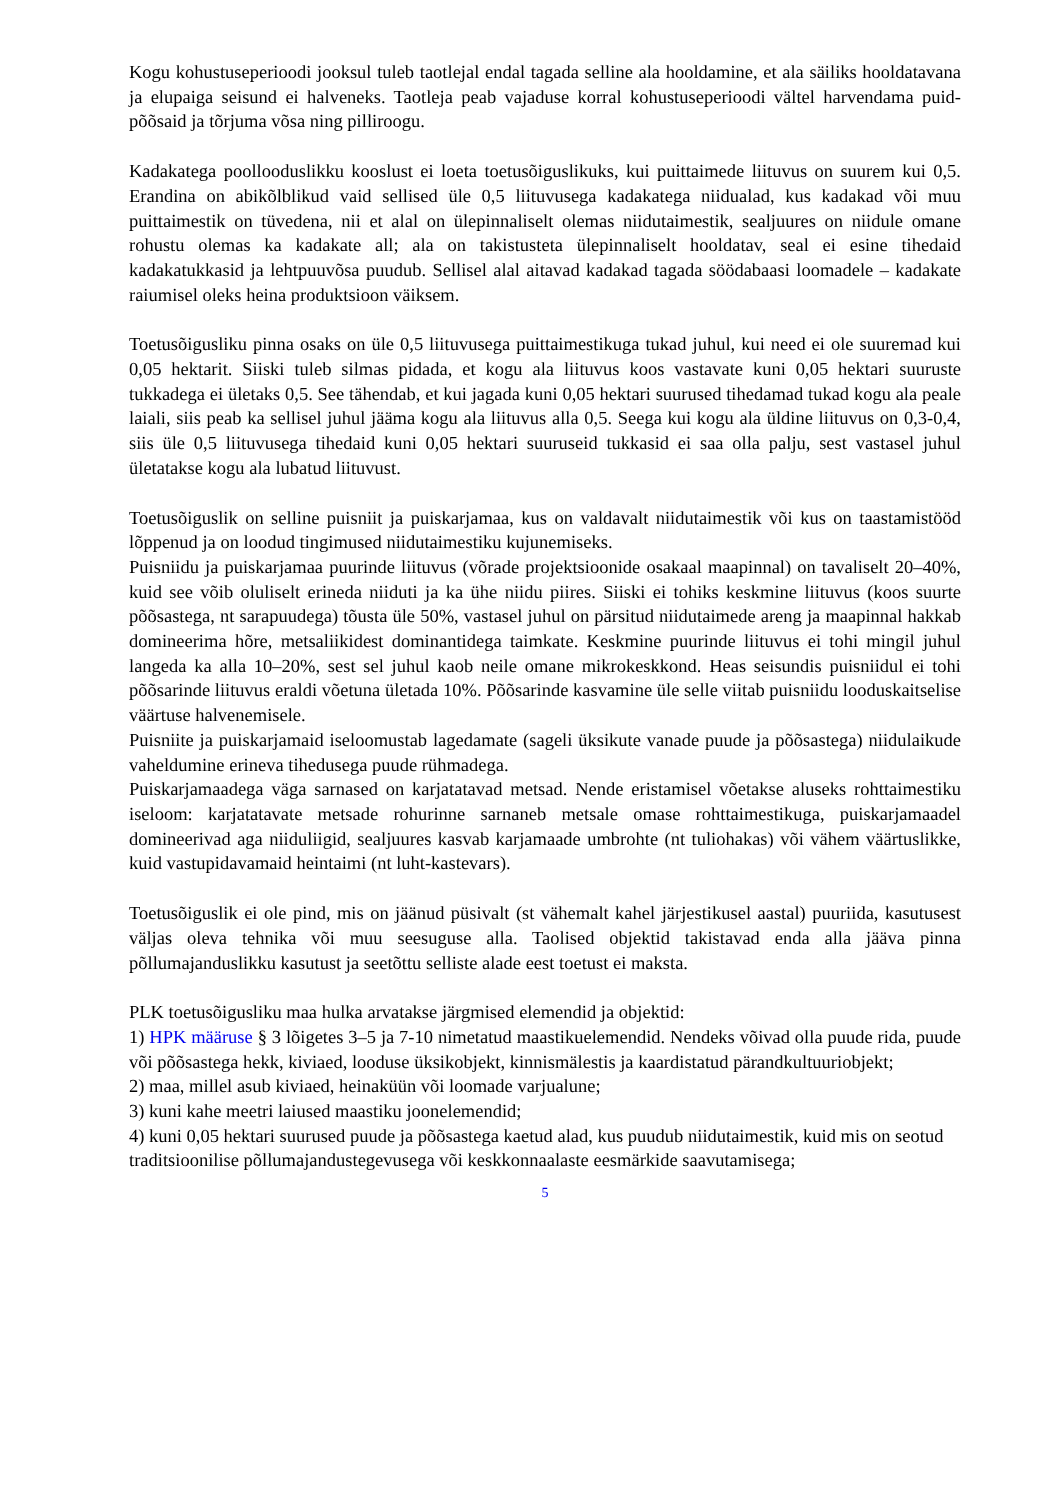Kogu kohustuseperioodi jooksul tuleb taotlejal endal tagada selline ala hooldamine, et ala säiliks hooldatavana ja elupaiga seisund ei halveneks. Taotleja peab vajaduse korral kohustuseperioodi vältel harvendama puid-põõsaid ja tõrjuma võsa ning pilliroogu.
Kadakatega poollooduslikku kooslust ei loeta toetusõiguslikuks, kui puittaimede liituvus on suurem kui 0,5. Erandina on abikõlblikud vaid sellised üle 0,5 liituvusega kadakatega niidualad, kus kadakad või muu puittaimestik on tüvedena, nii et alal on ülepinnaliselt olemas niidutaimestik, sealjuures on niidule omane rohustu olemas ka kadakate all; ala on takistusteta ülepinnaliselt hooldatav, seal ei esine tihedaid kadakatukkasid ja lehtpuuvõsa puudub. Sellisel alal aitavad kadakad tagada söödabaasi loomadele – kadakate raiumisel oleks heina produktsioon väiksem.
Toetusõigusliku pinna osaks on üle 0,5 liituvusega puittaimestikuga tukad juhul, kui need ei ole suuremad kui 0,05 hektarit. Siiski tuleb silmas pidada, et kogu ala liituvus koos vastavate kuni 0,05 hektari suuruste tukkadega ei ületaks 0,5. See tähendab, et kui jagada kuni 0,05 hektari suurused tihedamad tukad kogu ala peale laiali, siis peab ka sellisel juhul jääma kogu ala liituvus alla 0,5. Seega kui kogu ala üldine liituvus on 0,3-0,4, siis üle 0,5 liituvusega tihedaid kuni 0,05 hektari suuruseid tukkasid ei saa olla palju, sest vastasel juhul ületatakse kogu ala lubatud liituvust.
Toetusõiguslik on selline puisniit ja puiskarjamaa, kus on valdavalt niidutaimestik või kus on taastamistööd lõppenud ja on loodud tingimused niidutaimestiku kujunemiseks.
Puisniidu ja puiskarjamaa puurinde liituvus (võrade projektsioonide osakaal maapinnal) on tavaliselt 20–40%, kuid see võib oluliselt erineda niiduti ja ka ühe niidu piires. Siiski ei tohiks keskmine liituvus (koos suurte põõsastega, nt sarapuudega) tõusta üle 50%, vastasel juhul on pärsitud niidutaimede areng ja maapinnal hakkab domineerima hõre, metsaliikidest dominantidega taimkate. Keskmine puurinde liituvus ei tohi mingil juhul langeda ka alla 10–20%, sest sel juhul kaob neile omane mikrokeskkond. Heas seisundis puisniidul ei tohi põõsarinde liituvus eraldi võetuna ületada 10%. Põõsarinde kasvamine üle selle viitab puisniidu looduskaitselise väärtuse halvenemisele.
Puisniite ja puiskarjamaid iseloomustab lagedamate (sageli üksikute vanade puude ja põõsastega) niidulaikude vaheldumine erineva tihedusega puude rühmadega.
Puiskarjamaadega väga sarnased on karjatatavad metsad. Nende eristamisel võetakse aluseks rohttaimestiku iseloom: karjatatavate metsade rohurinne sarnaneb metsale omase rohttaimestikuga, puiskarjamaadel domineerivad aga niiduliigid, sealjuures kasvab karjamaade umbrohte (nt tuliohakas) või vähem väärtuslikke, kuid vastupidavamaid heintaimi (nt luht-kastevars).
Toetusõiguslik ei ole pind, mis on jäänud püsivalt (st vähemalt kahel järjestikusel aastal) puuriida, kasutusest väljas oleva tehnika või muu seesuguse alla. Taolised objektid takistavad enda alla jääva pinna põllumajanduslikku kasutust ja seetõttu selliste alade eest toetust ei maksta.
PLK toetusõigusliku maa hulka arvatakse järgmised elemendid ja objektid:
1) HPK määruse § 3 lõigetes 3–5 ja 7-10 nimetatud maastikuelemendid. Nendeks võivad olla puude rida, puude või põõsastega hekk, kiviaed, looduse üksikobjekt, kinnismälestis ja kaardistatud pärandkultuuriobjekt;
2) maa, millel asub kiviaed, heinaküün või loomade varjualune;
3) kuni kahe meetri laiused maastiku joonelemendid;
4) kuni 0,05 hektari suurused puude ja põõsastega kaetud alad, kus puudub niidutaimestik, kuid mis on seotud traditsioonilise põllumajandustegevusega või keskkonnaalaste eesmärkide saavutamisega;
5